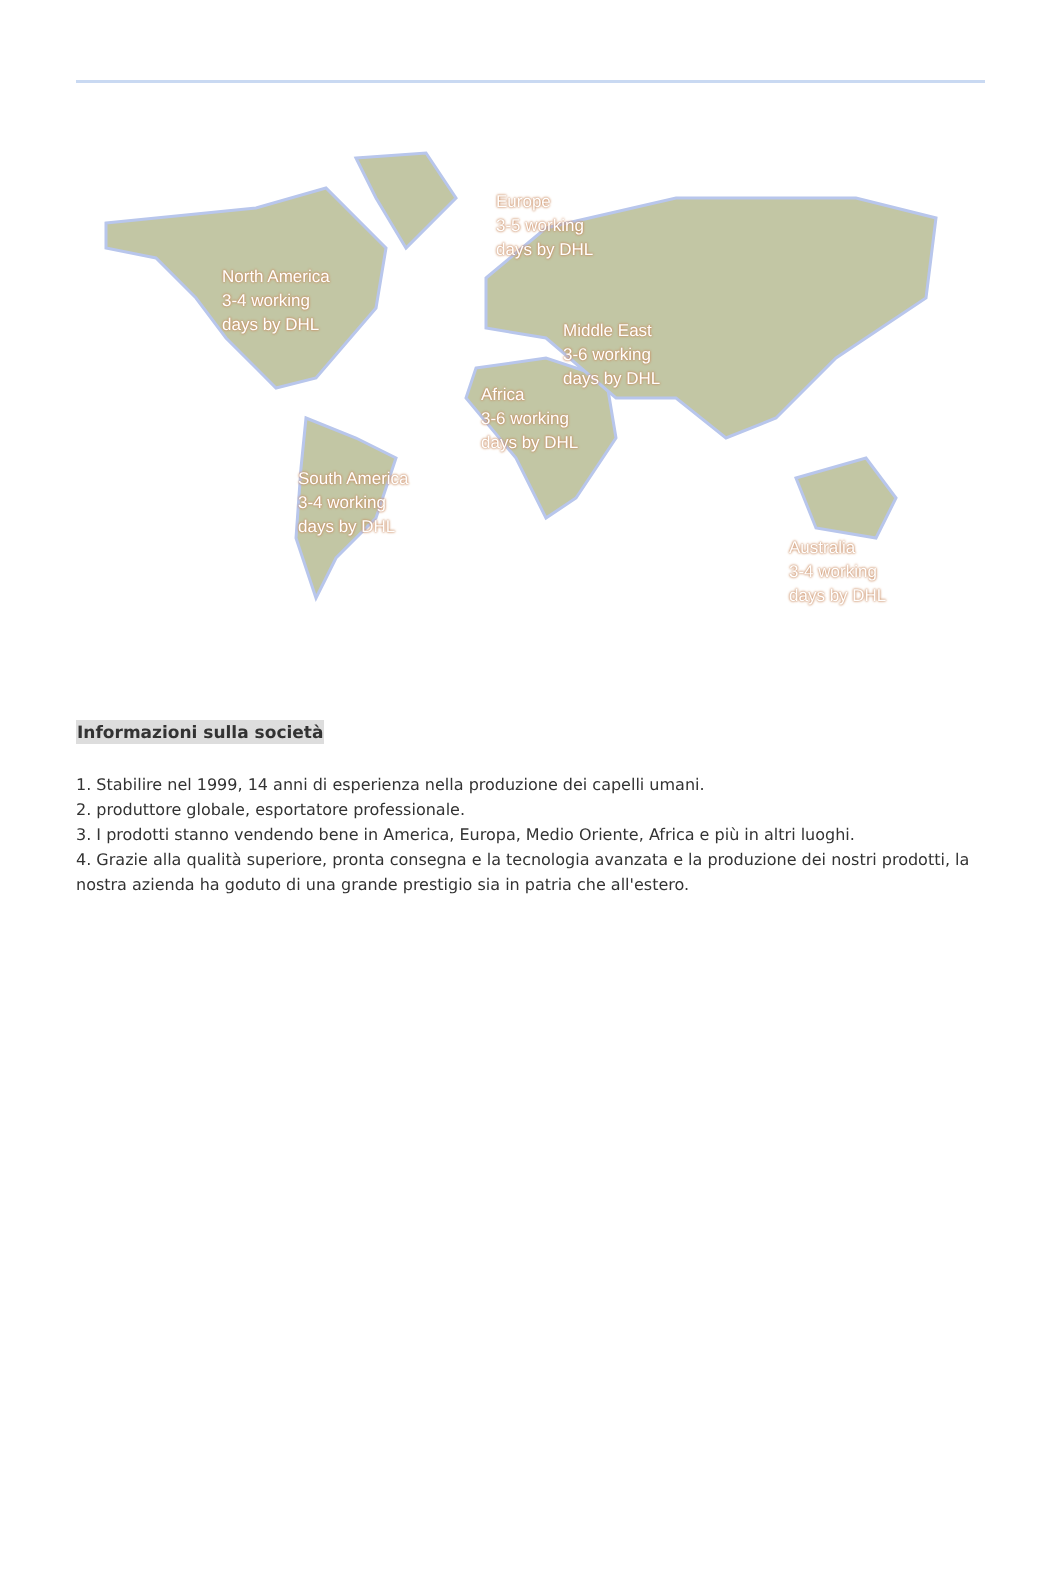North America
3-4 working
days by DHL
Europe
3-5 working
days by DHL
Middle East
3-6 working
days by DHL
Africa
3-6 working
days by DHL
South America
3-4 working
days by DHL
Australia
3-4 working
days by DHL
Informazioni sulla società
1. Stabilire nel 1999, 14 anni di esperienza nella produzione dei capelli umani.
2. produttore globale, esportatore professionale.
3. I prodotti stanno vendendo bene in America, Europa, Medio Oriente, Africa e più in altri luoghi.
4. Grazie alla qualità superiore, pronta consegna e la tecnologia avanzata e la produzione dei nostri prodotti, la nostra azienda ha goduto di una grande prestigio sia in patria che all'estero.